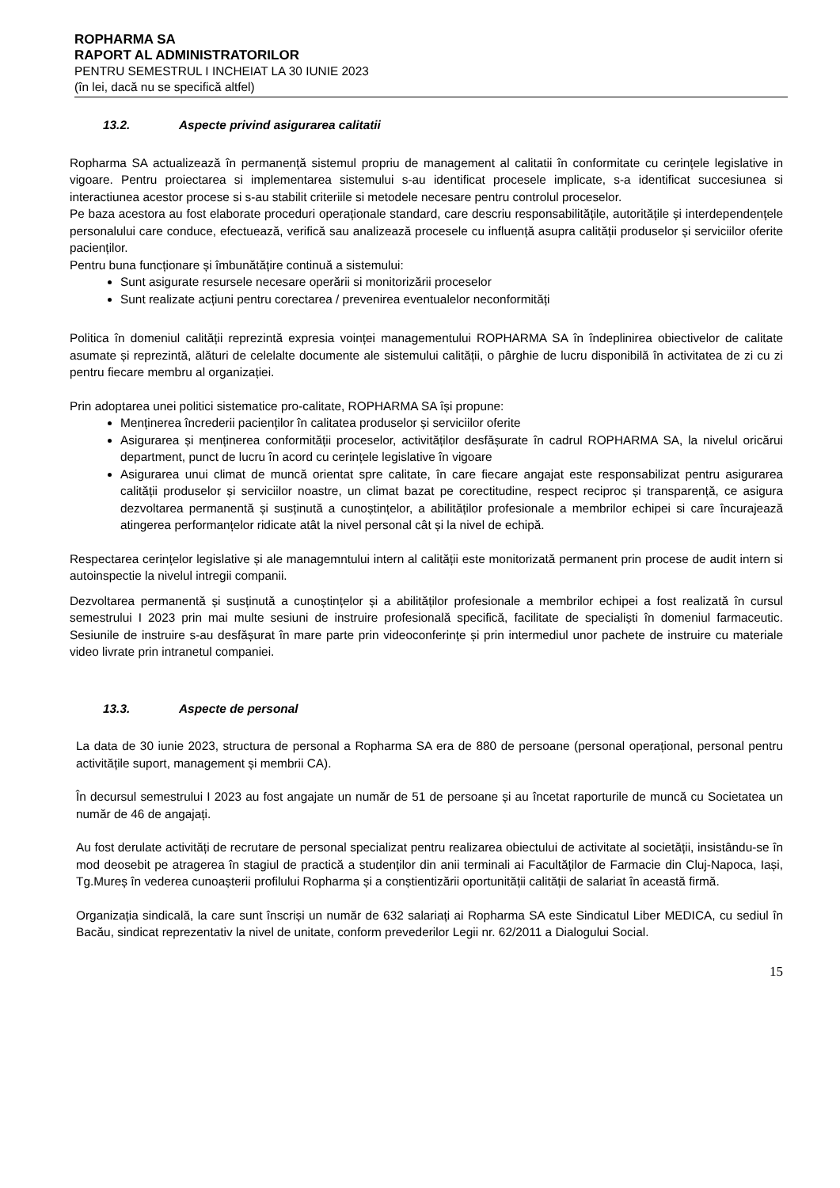ROPHARMA SA
RAPORT AL ADMINISTRATORILOR
PENTRU SEMESTRUL I INCHEIAT LA 30 IUNIE 2023
(în lei, dacă nu se specifică altfel)
13.2. Aspecte privind asigurarea calitatii
Ropharma SA actualizează în permanență sistemul propriu de management al calitatii în conformitate cu cerințele legislative in vigoare. Pentru proiectarea si implementarea sistemului s-au identificat procesele implicate, s-a identificat succesiunea si interactiunea acestor procese si s-au stabilit criteriile si metodele necesare pentru controlul proceselor.
Pe baza acestora au fost elaborate proceduri operaționale standard, care descriu responsabilitățile, autoritățile și interdependențele personalului care conduce, efectuează, verifică sau analizează procesele cu influență asupra calității produselor și serviciilor oferite pacienților.
Pentru buna funcționare și îmbunătățire continuă a sistemului:
Sunt asigurate resursele necesare operării si monitorizării proceselor
Sunt realizate acțiuni pentru corectarea / prevenirea eventualelor neconformități
Politica în domeniul calității reprezintă expresia voinței managementului ROPHARMA SA în îndeplinirea obiectivelor de calitate asumate și reprezintă, alături de celelalte documente ale sistemului calității, o pârghie de lucru disponibilă în activitatea de zi cu zi pentru fiecare membru al organizației.
Prin adoptarea unei politici sistematice pro-calitate, ROPHARMA SA își propune:
Menținerea încrederii pacienților în calitatea produselor și serviciilor oferite
Asigurarea și menținerea conformității proceselor, activităților desfășurate în cadrul ROPHARMA SA, la nivelul oricărui department, punct de lucru în acord cu cerințele legislative în vigoare
Asigurarea unui climat de muncă orientat spre calitate, în care fiecare angajat este responsabilizat pentru asigurarea calității produselor și serviciilor noastre, un climat bazat pe corectitudine, respect reciproc și transparență, ce asigura dezvoltarea permanentă și susținută a cunoștințelor, a abilităților profesionale a membrilor echipei si care încurajează atingerea performanțelor ridicate atât la nivel personal cât și la nivel de echipă.
Respectarea cerințelor legislative și ale managemntului intern al calității este monitorizată permanent prin procese de audit intern si autoinspectie la nivelul intregii companii.
Dezvoltarea permanentă și susținută a cunoștințelor și a abilităților profesionale a membrilor echipei a fost realizată în cursul semestrului I 2023 prin mai multe sesiuni de instruire profesională specifică, facilitate de specialiști în domeniul farmaceutic. Sesiunile de instruire s-au desfășurat în mare parte prin videoconferințe și prin intermediul unor pachete de instruire cu materiale video livrate prin intranetul companiei.
13.3. Aspecte de personal
La data de 30 iunie 2023, structura de personal a Ropharma SA era de 880 de persoane (personal operațional, personal pentru activitățile suport, management și membrii CA).
În decursul semestrului I 2023 au fost angajate un număr de 51 de persoane și au încetat raporturile de muncă cu Societatea un număr de 46 de angajați.
Au fost derulate activități de recrutare de personal specializat pentru realizarea obiectului de activitate al societății, insistându-se în mod deosebit pe atragerea în stagiul de practică a studenților din anii terminali ai Facultăților de Farmacie din Cluj-Napoca, Iași, Tg.Mureș în vederea cunoașterii profilului Ropharma și a conștientizării oportunității calității de salariat în această firmă.
Organizația sindicală, la care sunt înscriși un număr de 632 salariați ai Ropharma SA este Sindicatul Liber MEDICA, cu sediul în Bacău, sindicat reprezentativ la nivel de unitate, conform prevederilor Legii nr. 62/2011 a Dialogului Social.
15